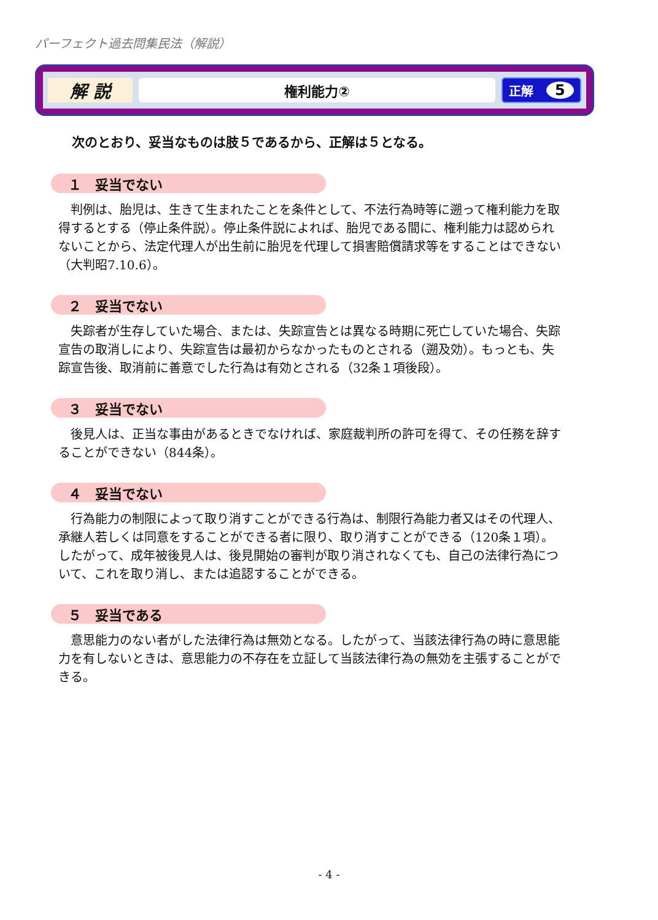パーフェクト過去問集民法（解説）
解 説
権利能力②
正解 5
次のとおり、妥当なものは肢５であるから、正解は５となる。
１　妥当でない
判例は、胎児は、生きて生まれたことを条件として、不法行為時等に遡って権利能力を取得するとする（停止条件説）。停止条件説によれば、胎児である間に、権利能力は認められないことから、法定代理人が出生前に胎児を代理して損害賠償請求等をすることはできない（大判昭7.10.6）。
２　妥当でない
失踪者が生存していた場合、または、失踪宣告とは異なる時期に死亡していた場合、失踪宣告の取消しにより、失踪宣告は最初からなかったものとされる（遡及効）。もっとも、失踪宣告後、取消前に善意でした行為は有効とされる（32条１項後段）。
３　妥当でない
後見人は、正当な事由があるときでなければ、家庭裁判所の許可を得て、その任務を辞することができない（844条）。
４　妥当でない
行為能力の制限によって取り消すことができる行為は、制限行為能力者又はその代理人、承継人若しくは同意をすることができる者に限り、取り消すことができる（120条１項）。したがって、成年被後見人は、後見開始の審判が取り消されなくても、自己の法律行為について、これを取り消し、または追認することができる。
５　妥当である
意思能力のない者がした法律行為は無効となる。したがって、当該法律行為の時に意思能力を有しないときは、意思能力の不存在を立証して当該法律行為の無効を主張することができる。
- 4 -